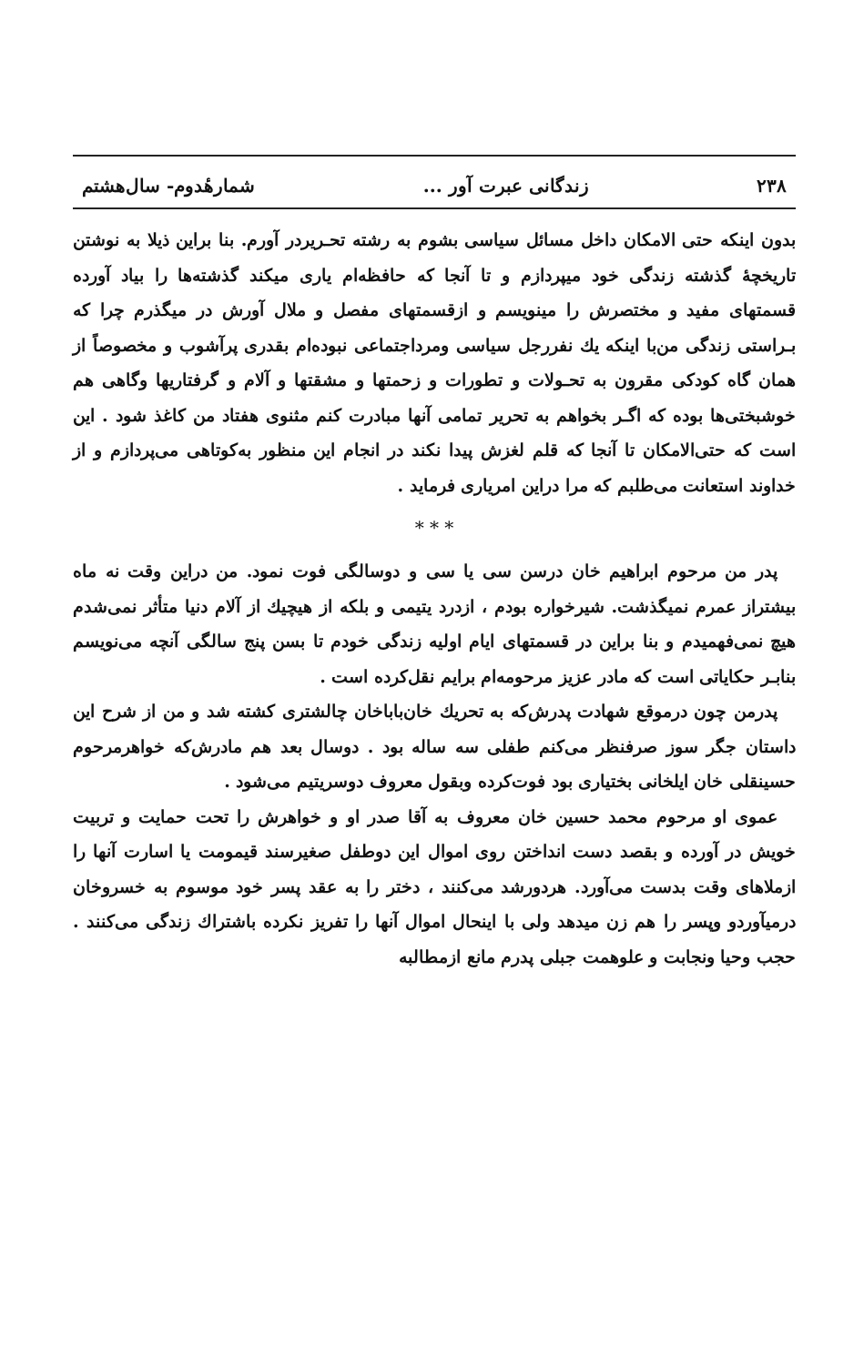۲۳۸ زندگانی عبرت آور ... شمارهٔدوم- سال‌هشتم
بدون اینکه حتی الامکان داخل مسائل سیاسی بشوم به رشته تحـریردر آورم. بنا براین ذیلا به نوشتن تاریخچهٔ گذشته زندگی خود میپردازم و تا آنجا که حافظه‌ام یاری میکند گذشته‌ها را بیاد آورده قسمتهای مفید و مختصرش را مینویسم و ازقسمتهای مفصل و ملال آورش در میگذرم چرا که بـراستی زندگی من‌با اینکه یك نفررجل سیاسی ومرداجتماعی نبوده‌ام بقدری پرآشوب و مخصوصاً از همان گاه کودکی مقرون به تحـولات و تطورات و زحمتها و مشقتها و آلام و گرفتاریها وگاهی هم خوشبختی‌ها بوده که اگـر بخواهم به تحریر تمامی آنها مبادرت کنم مثنوی هفتاد من کاغذ شود . این است که حتی‌الامکان تا آنجا که قلم لغزش پیدا نکند در انجام این منظور به‌کوتاهی می‌پردازم و از خداوند استعانت می‌طلبم که مرا دراین امریاری فرماید .
* * *
پدر من مرحوم ابراهیم خان درسن سی یا سی و دوسالگی فوت نمود. من دراین وقت نه ماه بیشتراز عمرم نمیگذشت. شیرخواره بودم ، ازدرد یتیمی و بلکه از هیچیك از آلام دنیا متأثر نمی‌شدم هیچ نمی‌فهمیدم و بنا براین در قسمتهای ایام اولیه زندگی خودم تا بسن پنج سالگی آنچه می‌نویسم بنابـر حکایاتی است که مادر عزیز مرحومه‌ام برایم نقل‌کرده است .
پدرمن چون درموقع شهادت پدرش‌که به تحریك خان‌باباخان چالشتری کشته شد و من از شرح این داستان جگر سوز صرفنظر می‌کنم طفلی سه ساله بود . دوسال بعد هم مادرش‌که خواهرمرحوم حسینقلی خان ایلخانی بختیاری بود فوت‌کرده وبقول معروف دوسریتیم می‌شود .
عموی او مرحوم محمد حسین خان معروف به آقا صدر او و خواهرش را تحت حمایت و تربیت خویش در آورده و بقصد دست انداختن روی اموال این دوطفل صغیرسند قیمومت یا اسارت آنها را ازملاهای وقت بدست می‌آورد. هردورشد می‌کنند ، دختر را به عقد پسر خود موسوم به خسروخان درمیآوردو وپسر را هم زن میدهد ولی با اینحال اموال آنها را تفریز نکرده باشتراك زندگی می‌کنند . حجب وحیا ونجابت و علوهمت جبلی پدرم مانع ازمطالبه